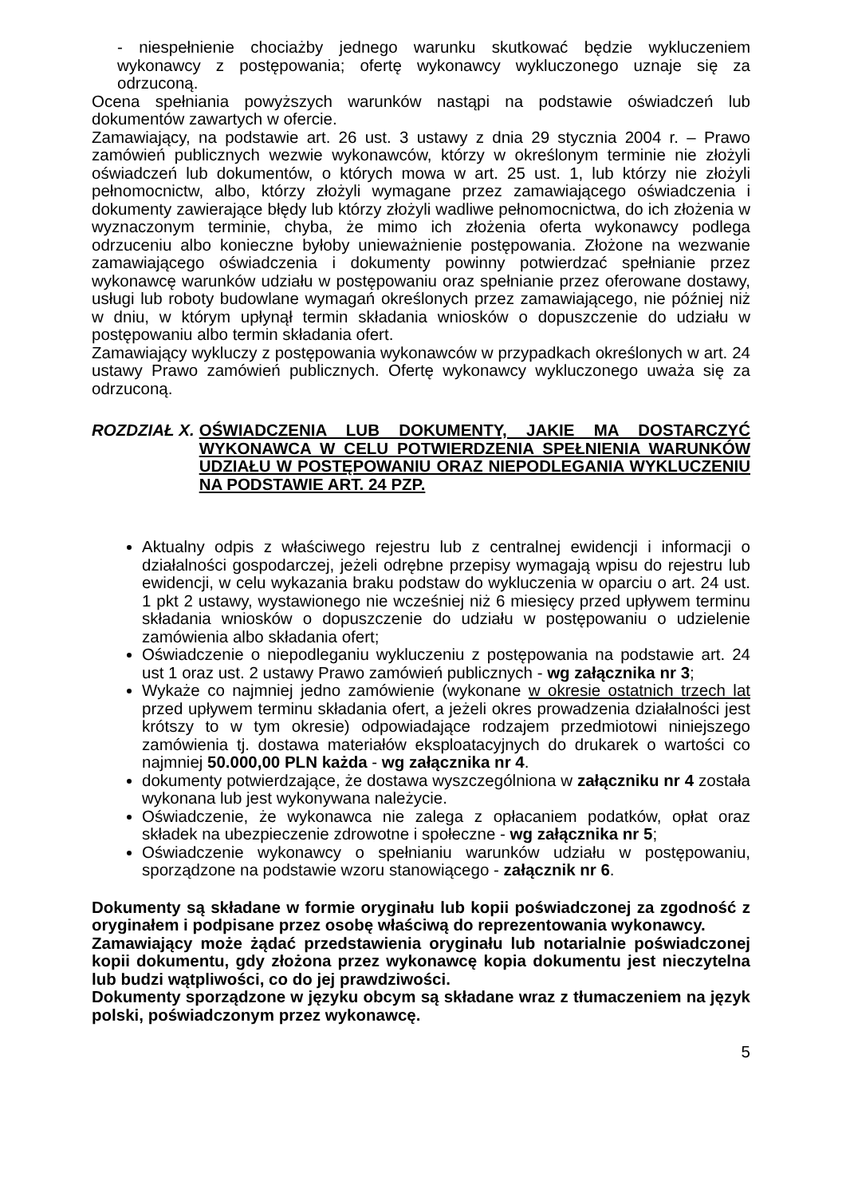- niespełnienie chociażby jednego warunku skutkować będzie wykluczeniem wykonawcy z postępowania; ofertę wykonawcy wykluczonego uznaje się za odrzuconą.
Ocena spełniania powyższych warunków nastąpi na podstawie oświadczeń lub dokumentów zawartych w ofercie.
Zamawiający, na podstawie art. 26 ust. 3 ustawy z dnia 29 stycznia 2004 r. – Prawo zamówień publicznych wezwie wykonawców, którzy w określonym terminie nie złożyli oświadczeń lub dokumentów, o których mowa w art. 25 ust. 1, lub którzy nie złożyli pełnomocnictw, albo, którzy złożyli wymagane przez zamawiającego oświadczenia i dokumenty zawierające błędy lub którzy złożyli wadliwe pełnomocnictwa, do ich złożenia w wyznaczonym terminie, chyba, że mimo ich złożenia oferta wykonawcy podlega odrzuceniu albo konieczne byłoby unieważnienie postępowania. Złożone na wezwanie zamawiającego oświadczenia i dokumenty powinny potwierdzać spełnianie przez wykonawcę warunków udziału w postępowaniu oraz spełnianie przez oferowane dostawy, usługi lub roboty budowlane wymagań określonych przez zamawiającego, nie później niż w dniu, w którym upłynął termin składania wniosków o dopuszczenie do udziału w postępowaniu albo termin składania ofert.
Zamawiający wykluczy z postępowania wykonawców w przypadkach określonych w art. 24 ustawy Prawo zamówień publicznych. Ofertę wykonawcy wykluczonego uważa się za odrzuconą.
ROZDZIAŁ X. OŚWIADCZENIA LUB DOKUMENTY, JAKIE MA DOSTARCZYĆ WYKONAWCA W CELU POTWIERDZENIA SPEŁNIENIA WARUNKÓW UDZIAŁU W POSTĘPOWANIU ORAZ NIEPODLEGANIA WYKLUCZENIU NA PODSTAWIE ART. 24 PZP.
Aktualny odpis z właściwego rejestru lub z centralnej ewidencji i informacji o działalności gospodarczej, jeżeli odrębne przepisy wymagają wpisu do rejestru lub ewidencji, w celu wykazania braku podstaw do wykluczenia w oparciu o art. 24 ust. 1 pkt 2 ustawy, wystawionego nie wcześniej niż 6 miesięcy przed upływem terminu składania wniosków o dopuszczenie do udziału w postępowaniu o udzielenie zamówienia albo składania ofert;
Oświadczenie o niepodleganiu wykluczeniu z postępowania na podstawie art. 24 ust 1 oraz ust. 2 ustawy Prawo zamówień publicznych - wg załącznika nr 3;
Wykaże co najmniej jedno zamówienie (wykonane w okresie ostatnich trzech lat przed upływem terminu składania ofert, a jeżeli okres prowadzenia działalności jest krótszy to w tym okresie) odpowiadające rodzajem przedmiotowi niniejszego zamówienia tj. dostawa materiałów eksploatacyjnych do drukarek o wartości co najmniej 50.000,00 PLN każda - wg załącznika nr 4.
dokumenty potwierdzające, że dostawa wyszczególniona w załączniku nr 4 została wykonana lub jest wykonywana należycie.
Oświadczenie, że wykonawca nie zalega z opłacaniem podatków, opłat oraz składek na ubezpieczenie zdrowotne i społeczne - wg załącznika nr 5;
Oświadczenie wykonawcy o spełnianiu warunków udziału w postępowaniu, sporządzone na podstawie wzoru stanowiącego - załącznik nr 6.
Dokumenty są składane w formie oryginału lub kopii poświadczonej za zgodność z oryginałem i podpisane przez osobę właściwą do reprezentowania wykonawcy.
Zamawiający może żądać przedstawienia oryginału lub notarialnie poświadczonej kopii dokumentu, gdy złożona przez wykonawcę kopia dokumentu jest nieczytelna lub budzi wątpliwości, co do jej prawdziwości.
Dokumenty sporządzone w języku obcym są składane wraz z tłumaczeniem na język polski, poświadczonym przez wykonawcę.
5